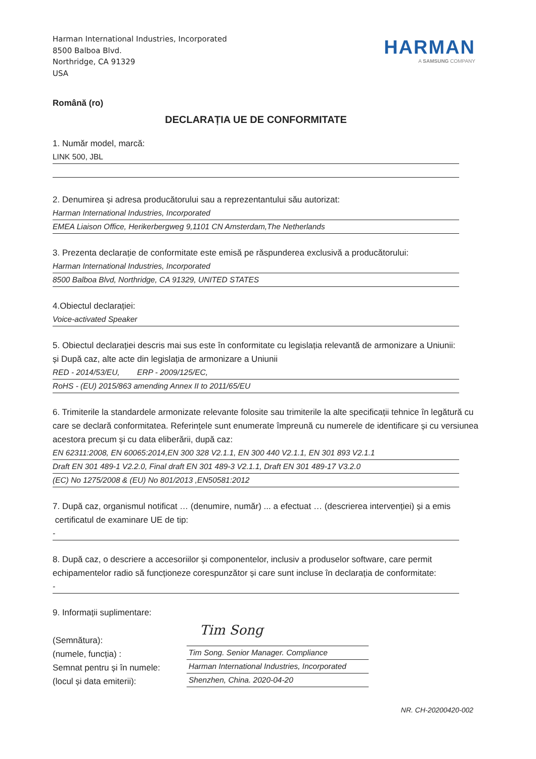Harman International Industries, Incorporated
8500 Balboa Blvd.
Northridge, CA 91329
USA
HARMAN
A SAMSUNG COMPANY
Română (ro)
DECLARAȚIA UE DE CONFORMITATE
1. Număr model, marcă:
LINK 500, JBL
2. Denumirea și adresa producătorului sau a reprezentantului său autorizat:
Harman International Industries, Incorporated
EMEA Liaison Office, Herikerbergweg 9,1101 CN Amsterdam,The Netherlands
3. Prezenta declarație de conformitate este emisă pe răspunderea exclusivă a producătorului:
Harman International Industries, Incorporated
8500 Balboa Blvd, Northridge, CA 91329, UNITED STATES
4.Obiectul declarației:
Voice-activated Speaker
5. Obiectul declarației descris mai sus este în conformitate cu legislația relevantă de armonizare a Uniunii:
și După caz, alte acte din legislația de armonizare a Uniunii
RED - 2014/53/EU, ERP - 2009/125/EC,
RoHS - (EU) 2015/863 amending Annex II to 2011/65/EU
6. Trimiterile la standardele armonizate relevante folosite sau trimiterile la alte specificații tehnice în legătură cu care se declară conformitatea. Referințele sunt enumerate împreună cu numerele de identificare și cu versiunea acestora precum și cu data eliberării, după caz:
EN 62311:2008, EN 60065:2014,EN 300 328 V2.1.1, EN 300 440 V2.1.1, EN 301 893 V2.1.1
Draft EN 301 489-1 V2.2.0, Final draft EN 301 489-3 V2.1.1, Draft EN 301 489-17 V3.2.0
(EC) No 1275/2008 & (EU) No 801/2013 ,EN50581:2012
7. După caz, organismul notificat … (denumire, număr) ... a efectuat … (descrierea intervenției) și a emis
certificatul de examinare UE de tip:
-
8. După caz, o descriere a accesoriilor și componentelor, inclusiv a produselor software, care permit echipamentelor radio să funcționeze corespunzător și care sunt incluse în declarația de conformitate:
-
9. Informații suplimentare:
(Semnătura):
(numele, funcția) :
Semnat pentru și în numele:
(locul și data emiterii):
Tim Song
Tim Song. Senior Manager. Compliance
Harman International Industries, Incorporated
Shenzhen, China. 2020-04-20
NR. CH-20200420-002